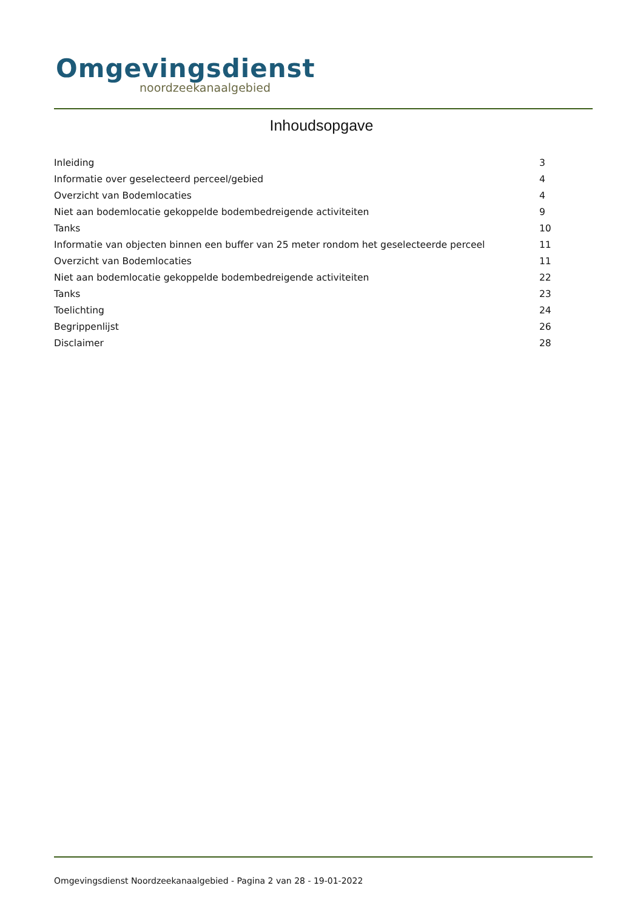Omgevingsdienst
noordzeekanaalgebied
Inhoudsopgave
| Inleiding | 3 |
| Informatie over geselecteerd perceel/gebied | 4 |
| Overzicht van Bodemlocaties | 4 |
| Niet aan bodemlocatie gekoppelde bodembedreigende activiteiten | 9 |
| Tanks | 10 |
| Informatie van objecten binnen een buffer van 25 meter rondom het geselecteerde perceel | 11 |
| Overzicht van Bodemlocaties | 11 |
| Niet aan bodemlocatie gekoppelde bodembedreigende activiteiten | 22 |
| Tanks | 23 |
| Toelichting | 24 |
| Begrippenlijst | 26 |
| Disclaimer | 28 |
Omgevingsdienst Noordzeekanaalgebied - Pagina 2 van 28 - 19-01-2022